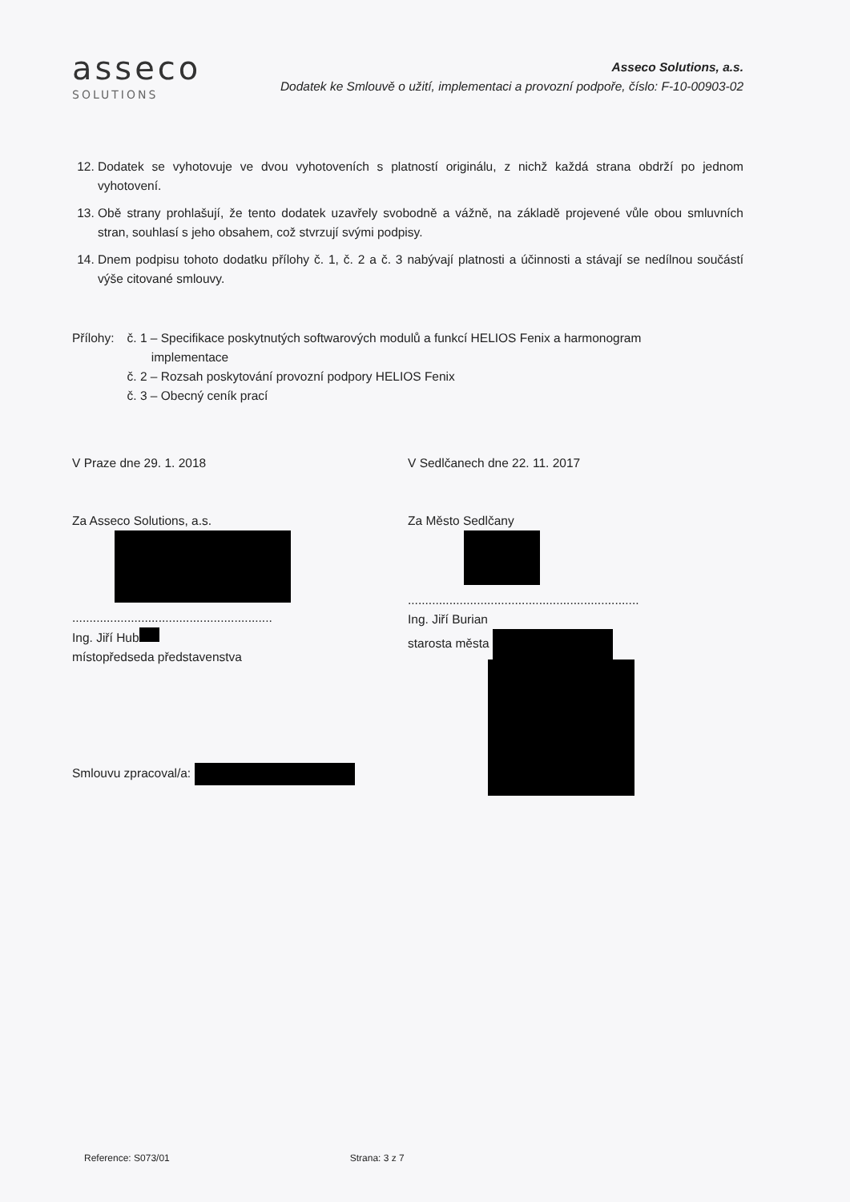asseco
SOLUTIONS
Asseco Solutions, a.s.
Dodatek ke Smlouvě o užití, implementaci a provozní podpoře, číslo: F-10-00903-02
12. Dodatek se vyhotovuje ve dvou vyhotoveních s platností originálu, z nichž každá strana obdrží po jednom vyhotovení.
13. Obě strany prohlašují, že tento dodatek uzavřely svobodně a vážně, na základě projevené vůle obou smluvních stran, souhlasí s jeho obsahem, což stvrzují svými podpisy.
14. Dnem podpisu tohoto dodatku přílohy č. 1, č. 2 a č. 3 nabývají platnosti a účinnosti a stávají se nedílnou součástí výše citované smlouvy.
Přílohy:
č. 1 – Specifikace poskytnutých softwarových modulů a funkcí HELIOS Fenix a harmonogram
implementace
č. 2 – Rozsah poskytování provozní podpory HELIOS Fenix
č. 3 – Obecný ceník prací
V Praze dne 29. 1. 2018
Za Asseco Solutions, a.s.
..........................................................
Ing. Jiří Hub
místopředseda představenstva
Smlouvu zpracoval/a:
V Sedlčanech dne 22. 11. 2017
Za Město Sedlčany
...................................................................
Ing. Jiří Burian
starosta města
Reference: S073/01 Strana: 3 z 7